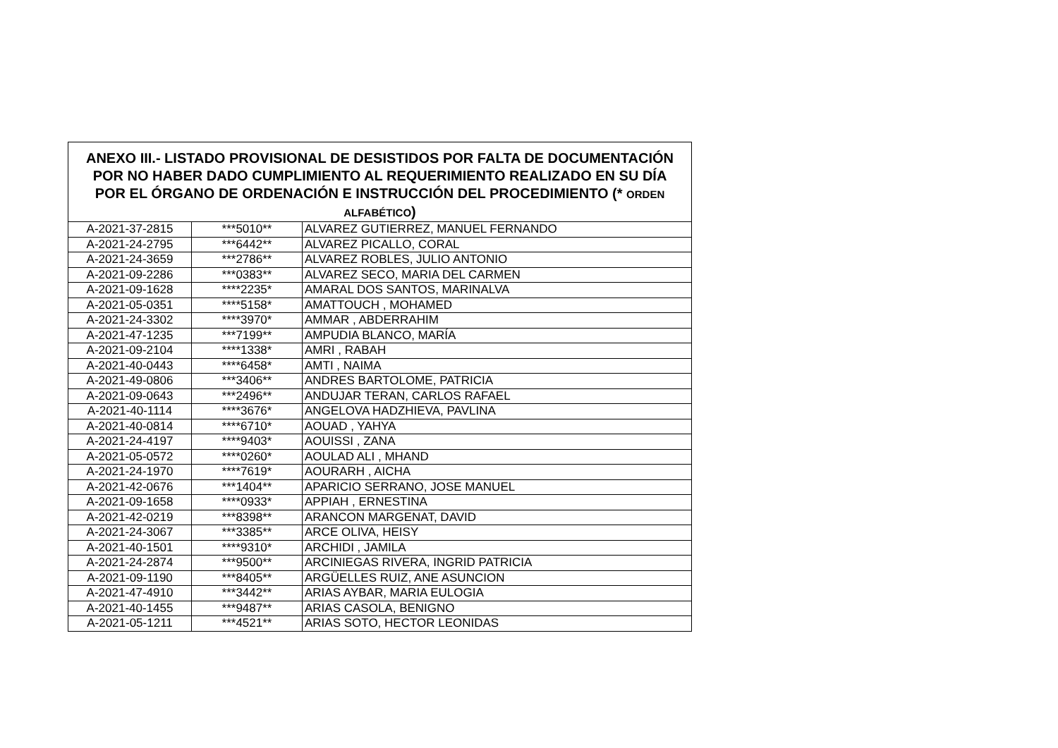| ANEXO III.- LISTADO PROVISIONAL DE DESISTIDOS POR FALTA DE DOCUMENTACIÓN POR NO HABER DADO CUMPLIMIENTO AL REQUERIMIENTO REALIZADO EN SU DÍA POR EL ÓRGANO DE ORDENACIÓN E INSTRUCCIÓN DEL PROCEDIMIENTO (* ORDEN ALFABÉTICO ) | | |
| --- | --- | --- |
| A-2021-37-2815 | ***5010** | ALVAREZ GUTIERREZ, MANUEL FERNANDO |
| A-2021-24-2795 | ***6442** | ALVAREZ PICALLO, CORAL |
| A-2021-24-3659 | ***2786** | ALVAREZ ROBLES, JULIO ANTONIO |
| A-2021-09-2286 | ***0383** | ALVAREZ SECO, MARIA DEL CARMEN |
| A-2021-09-1628 | ****2235* | AMARAL DOS SANTOS, MARINALVA |
| A-2021-05-0351 | ****5158* | AMATTOUCH , MOHAMED |
| A-2021-24-3302 | ****3970* | AMMAR , ABDERRAHIM |
| A-2021-47-1235 | ***7199** | AMPUDIA BLANCO, MARÍA |
| A-2021-09-2104 | ****1338* | AMRI , RABAH |
| A-2021-40-0443 | ****6458* | AMTI , NAIMA |
| A-2021-49-0806 | ***3406** | ANDRES BARTOLOME, PATRICIA |
| A-2021-09-0643 | ***2496** | ANDUJAR TERAN, CARLOS RAFAEL |
| A-2021-40-1114 | ****3676* | ANGELOVA HADZHIEVA, PAVLINA |
| A-2021-40-0814 | ****6710* | AOUAD , YAHYA |
| A-2021-24-4197 | ****9403* | AOUISSI , ZANA |
| A-2021-05-0572 | ****0260* | AOULAD ALI , MHAND |
| A-2021-24-1970 | ****7619* | AOURARH , AICHA |
| A-2021-42-0676 | ***1404** | APARICIO SERRANO, JOSE MANUEL |
| A-2021-09-1658 | ****0933* | APPIAH , ERNESTINA |
| A-2021-42-0219 | ***8398** | ARANCON MARGENAT, DAVID |
| A-2021-24-3067 | ***3385** | ARCE OLIVA, HEISY |
| A-2021-40-1501 | ****9310* | ARCHIDI , JAMILA |
| A-2021-24-2874 | ***9500** | ARCINIEGAS RIVERA, INGRID PATRICIA |
| A-2021-09-1190 | ***8405** | ARGÜELLES RUIZ, ANE ASUNCION |
| A-2021-47-4910 | ***3442** | ARIAS AYBAR, MARIA EULOGIA |
| A-2021-40-1455 | ***9487** | ARIAS CASOLA, BENIGNO |
| A-2021-05-1211 | ***4521** | ARIAS SOTO, HECTOR LEONIDAS |